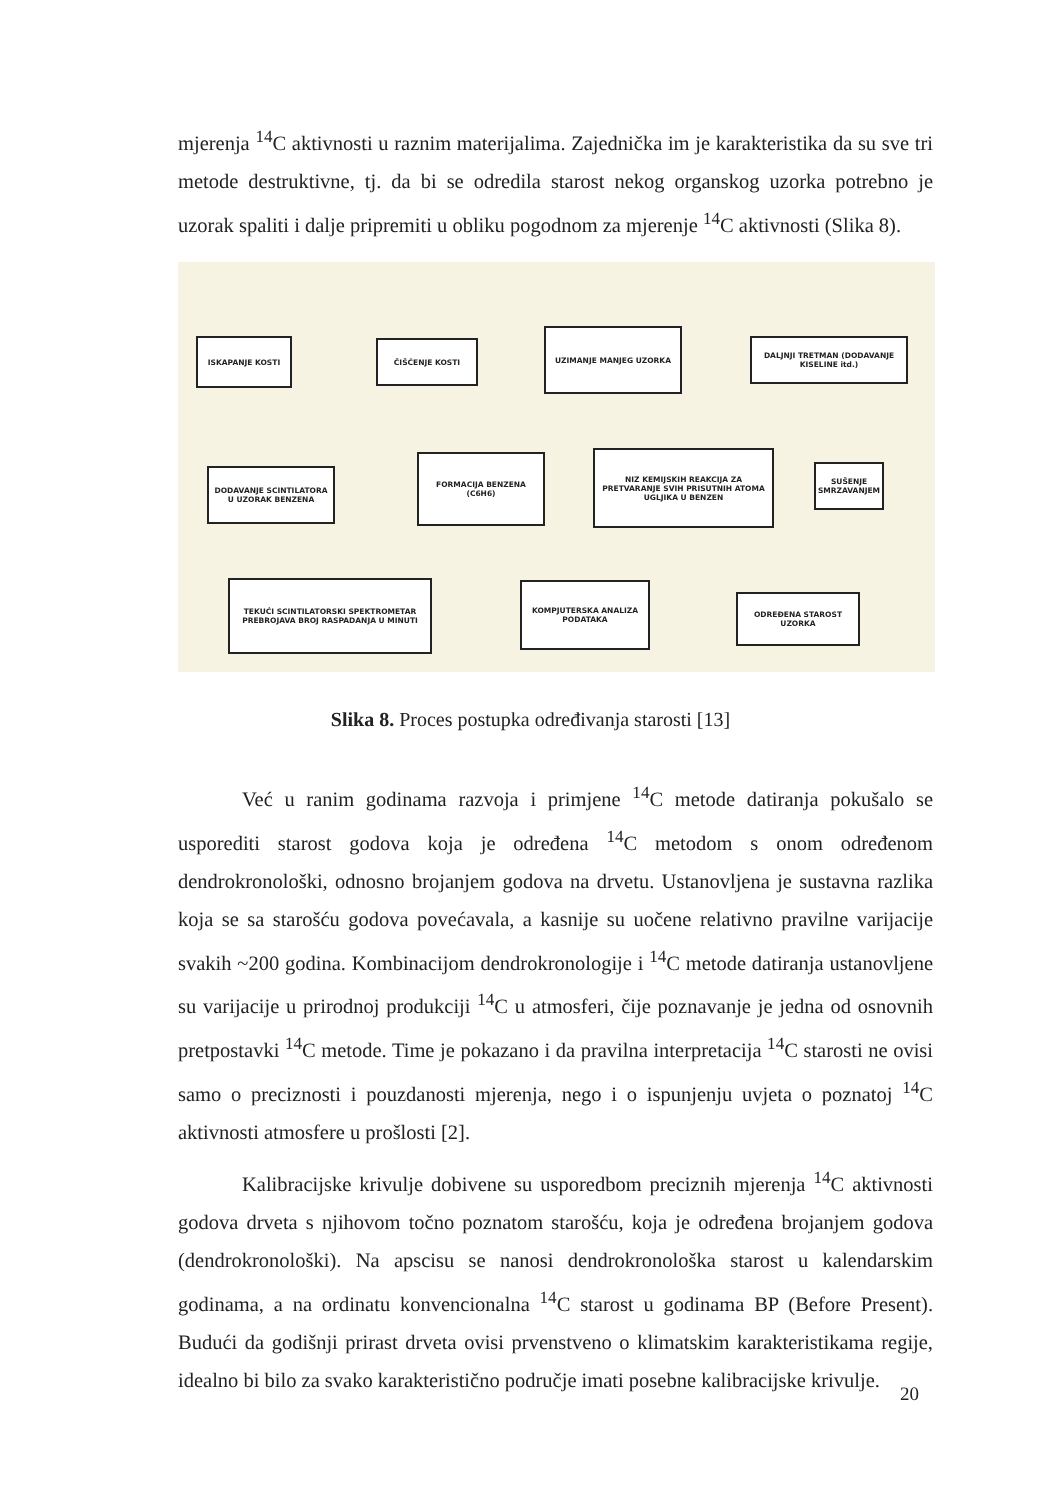mjerenja <sup>14</sup>C aktivnosti u raznim materijalima. Zajednička im je karakteristika da su sve tri metode destruktivne, tj. da bi se odredila starost nekog organskog uzorka potrebno je uzorak spaliti i dalje pripremiti u obliku pogodnom za mjerenje <sup>14</sup>C aktivnosti (Slika 8).
ISKAPANJE KOSTI ČIŠĆENJE KOSTI
UZIMANJE MANJEG UZORKA
DALJNJI TRETMAN (DODAVANJE KISELINE itd.)
SUŠENJE SMRZAVANJEM
NIZ KEMIJSKIH REAKCIJA ZA PRETVARANJE SVIH PRISUTNIH ATOMA UGLJIKA U BENZEN
FORMACIJA BENZENA (C6H6)
DODAVANJE SCINTILATORA U UZORAK BENZENA
TEKUĆI SCINTILATORSKI SPEKTROMETAR PREBROJAVA BROJ RASPADANJA U MINUTI
KOMPJUTERSKA ANALIZA PODATAKA
ODREĐENA STAROST UZORKA
Slika 8. Proces postupka određivanja starosti [13]
Već u ranim godinama razvoja i primjene <sup>14</sup>C metode datiranja pokušalo se usporediti starost godova koja je određena <sup>14</sup>C metodom s onom određenom dendrokronološki, odnosno brojanjem godova na drvetu. Ustanovljena je sustavna razlika koja se sa starošću godova povećavala, a kasnije su uočene relativno pravilne varijacije svakih ~200 godina. Kombinacijom dendrokronologije i <sup>14</sup>C metode datiranja ustanovljene su varijacije u prirodnoj produkciji <sup>14</sup>C u atmosferi, čije poznavanje je jedna od osnovnih pretpostavki <sup>14</sup>C metode. Time je pokazano i da pravilna interpretacija <sup>14</sup>C starosti ne ovisi samo o preciznosti i pouzdanosti mjerenja, nego i o ispunjenju uvjeta o poznatoj <sup>14</sup>C aktivnosti atmosfere u prošlosti [2].
Kalibracijske krivulje dobivene su usporedbom preciznih mjerenja <sup>14</sup>C aktivnosti godova drveta s njihovom točno poznatom starošću, koja je određena brojanjem godova (dendrokronološki). Na apscisu se nanosi dendrokronološka starost u kalendarskim godinama, a na ordinatu konvencionalna <sup>14</sup>C starost u godinama BP (Before Present). Budući da godišnji prirast drveta ovisi prvenstveno o klimatskim karakteristikama regije, idealno bi bilo za svako karakteristično područje imati posebne kalibracijske krivulje.
20